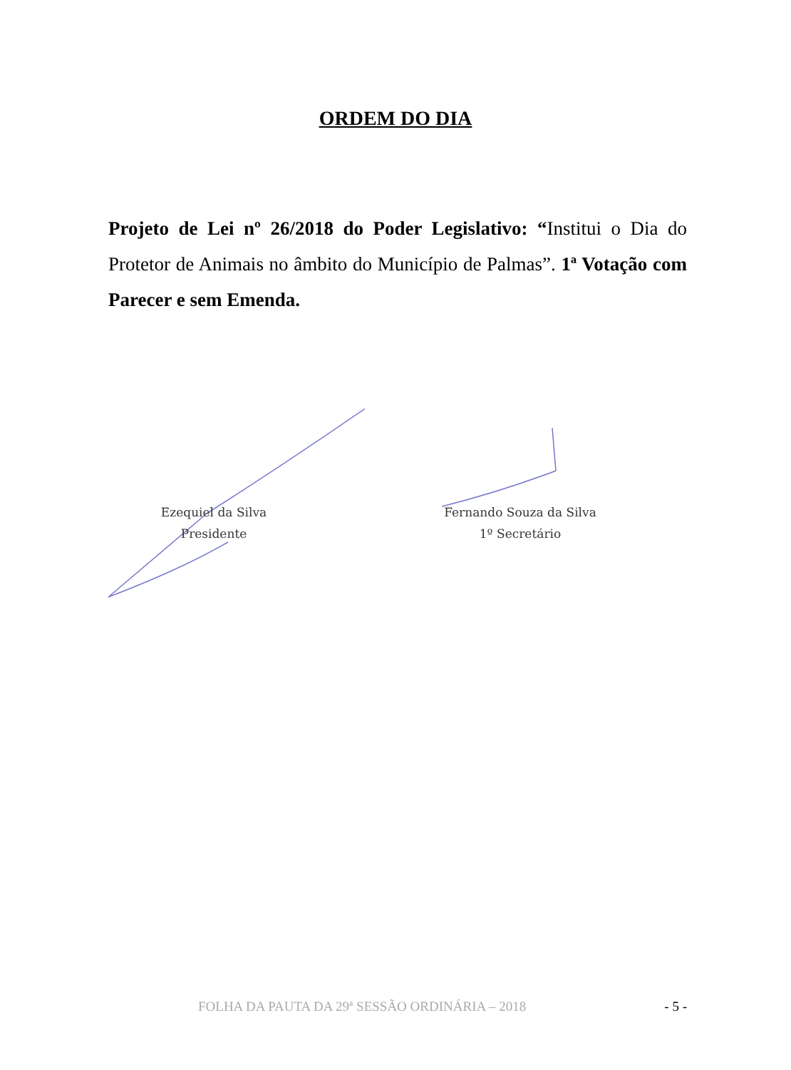ORDEM DO DIA
Projeto de Lei nº 26/2018 do Poder Legislativo: “Institui o Dia do Protetor de Animais no âmbito do Município de Palmas”. 1ª Votação com Parecer e sem Emenda.
Ezequiel da Silva
Presidente
Fernando Souza da Silva
1º Secretário
FOLHA DA PAUTA DA 29ª SESSÃO ORDINÁRIA – 2018 - 5 -